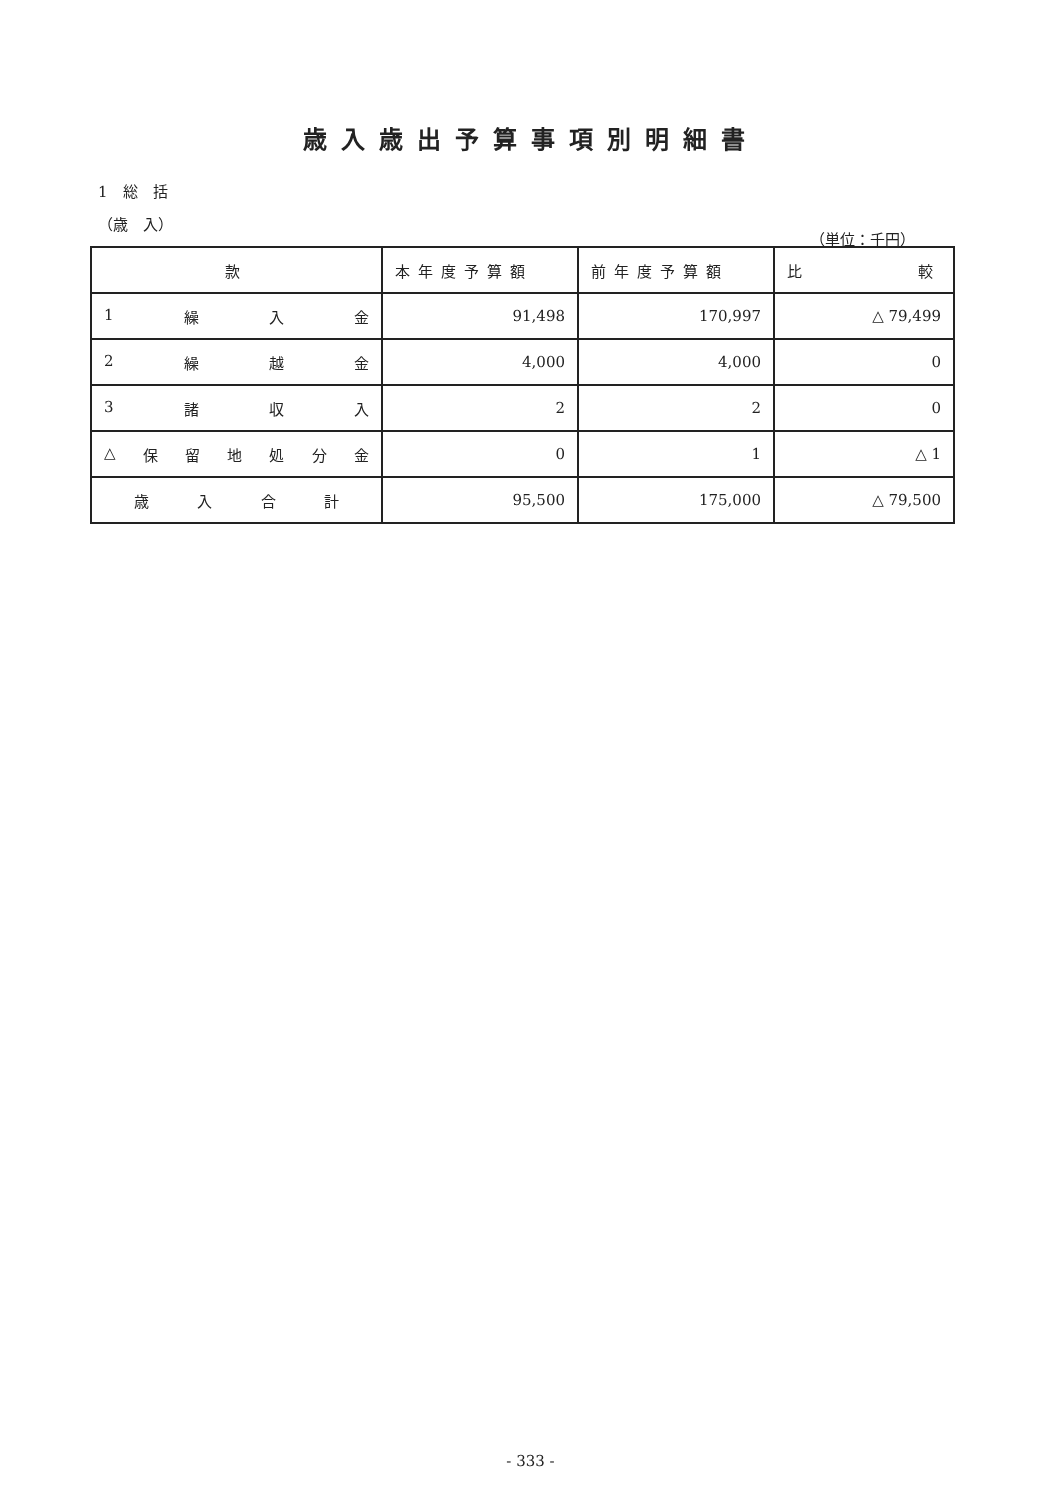歳入歳出予算事項別明細書
1　総　括
（歳　入）
（単位：千円）
| 款 | 本年度予算額 | 前年度予算額 | 比 較 |
| --- | --- | --- | --- |
| 1 繰 入 金 | 91,498 | 170,997 | △ 79,499 |
| 2 繰 越 金 | 4,000 | 4,000 | 0 |
| 3 諸 収 入 | 2 | 2 | 0 |
| △ 保 留 地 処 分 金 | 0 | 1 | △ 1 |
| 歳 入 合 計 | 95,500 | 175,000 | △ 79,500 |
- 333 -